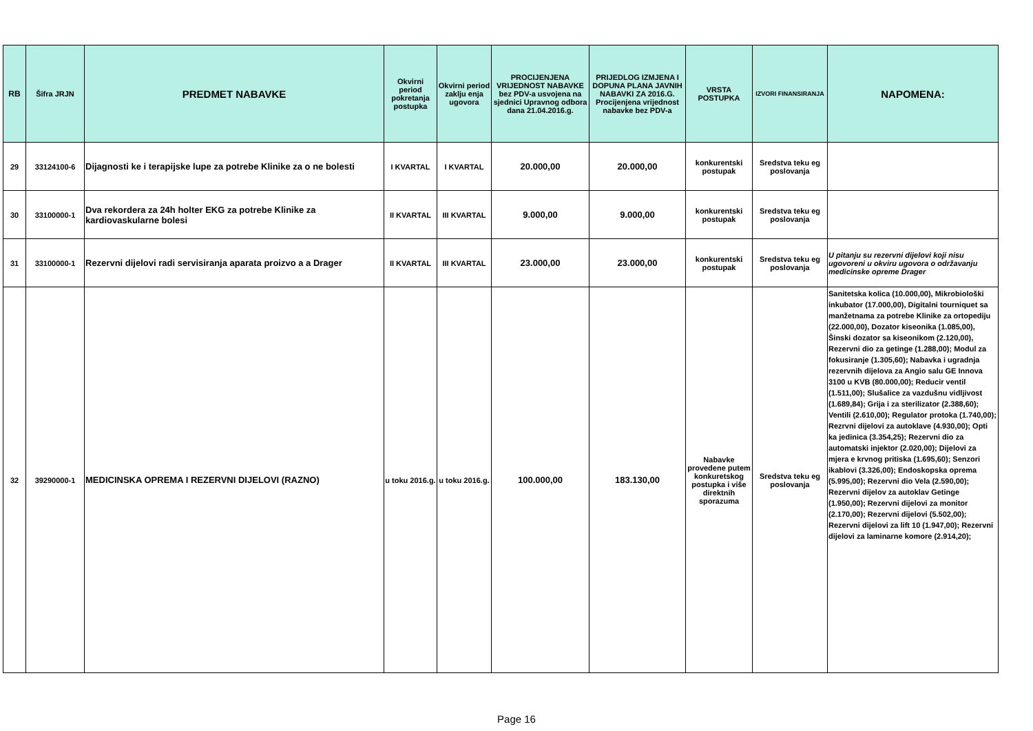| RB | Šifra JRJN | PREDMET NABAVKE | Okvirni period pokretanja postupka | Okvirni period zaklju enja ugovora | PROCIJENJENA VRIJEDNOST NABAVKE bez PDV-a usvojena na sjednici Upravnog odbora dana 21.04.2016.g. | PRIJEDLOG IZMJENA I DOPUNA PLANA JAVNIH NABAVKI ZA 2016.G. Procijenjena vrijednost nabavke bez PDV-a | VRSTA POSTUPKA | IZVORI FINANSIRANJA | NAPOMENA: |
| --- | --- | --- | --- | --- | --- | --- | --- | --- | --- |
| 29 | 33124100-6 | Dijagnosti ke i terapijske lupe za potrebe Klinike za o ne bolesti | I KVARTAL | I KVARTAL | 20.000,00 | 20.000,00 | konkurentski postupak | Sredstva teku eg poslovanja | |
| 30 | 33100000-1 | Dva rekordera za 24h holter EKG za potrebe Klinike za kardiovaskularne bolesi | II KVARTAL | III KVARTAL | 9.000,00 | 9.000,00 | konkurentski postupak | Sredstva teku eg poslovanja | |
| 31 | 33100000-1 | Rezervni dijelovi radi servisiranja aparata proizvo a a Drager | II KVARTAL | III KVARTAL | 23.000,00 | 23.000,00 | konkurentski postupak | Sredstva teku eg poslovanja | U pitanju su rezervni dijelovi koji nisu ugovoreni u okviru ugovora o održavanju medicinske opreme Drager |
| 32 | 39290000-1 | MEDICINSKA OPREMA I REZERVNI DIJELOVI (RAZNO) | u toku 2016.g. | u toku 2016.g. | 100.000,00 | 183.130,00 | Nabavke provedene putem konkuretskog postupka i više direktnih sporazuma | Sredstva teku eg poslovanja | Sanitetska kolica (10.000,00), Mikrobiološki inkubator (17.000,00), Digitalni tourniquet sa manžetnama za potrebe Klinike za ortopediju (22.000,00), Dozator kiseonika (1.085,00), Šinski dozator sa kiseonikom (2.120,00), Rezervni dio za getinge (1.288,00); Modul za fokusiranje (1.305,60); Nabavka i ugradnja rezervnih dijelova za Angio salu GE Innova 3100 u KVB (80.000,00); Reducir ventil (1.511,00); Slušalice za vazdušnu vidljivost (1.689,84); Grija i za sterilizator (2.388,60); Ventili (2.610,00); Regulator protoka (1.740,00); Rezrvni dijelovi za autoklave (4.930,00); Opti ka jedinica (3.354,25); Rezervni dio za automatski injektor (2.020,00); Dijelovi za mjera e krvnog pritiska (1.695,60); Senzori ikablovi (3.326,00); Endoskopska oprema (5.995,00); Rezervni dio Vela (2.590,00); Rezervni dijelov za autoklav Getinge (1.950,00); Rezervni dijelovi za monitor (2.170,00); Rezervni dijelovi (5.502,00); Rezervni dijelovi za lift 10 (1.947,00); Rezervni dijelovi za laminarne komore (2.914,20); |
Page 16